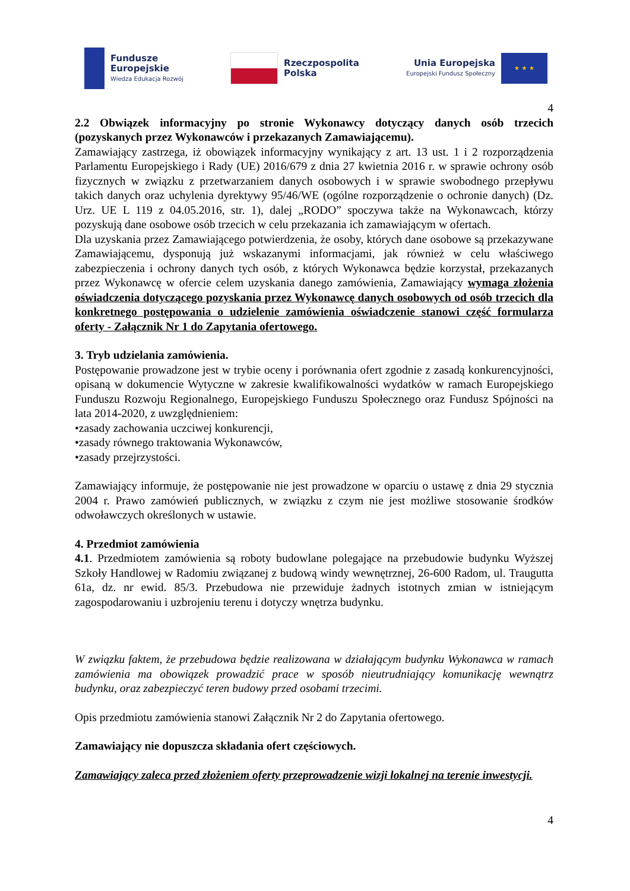Fundusze
Europejskie
Wiedza Edukacja Rozwój
Rzeczpospolita
Polska
Unia Europejska
Europejski Fundusz Społeczny
★ ★ ★
4
2.2 Obwiązek informacyjny po stronie Wykonawcy dotyczący danych osób trzecich (pozyskanych przez Wykonawców i przekazanych Zamawiającemu).
Zamawiający zastrzega, iż obowiązek informacyjny wynikający z art. 13 ust. 1 i 2 rozporządzenia Parlamentu Europejskiego i Rady (UE) 2016/679 z dnia 27 kwietnia 2016 r. w sprawie ochrony osób fizycznych w związku z przetwarzaniem danych osobowych i w sprawie swobodnego przepływu takich danych oraz uchylenia dyrektywy 95/46/WE (ogólne rozporządzenie o ochronie danych) (Dz. Urz. UE L 119 z 04.05.2016, str. 1), dalej „RODO” spoczywa także na Wykonawcach, którzy pozyskują dane osobowe osób trzecich w celu przekazania ich zamawiającym w ofertach.
Dla uzyskania przez Zamawiającego potwierdzenia, że osoby, których dane osobowe są przekazywane Zamawiającemu, dysponują już wskazanymi informacjami, jak również w celu właściwego zabezpieczenia i ochrony danych tych osób, z których Wykonawca będzie korzystał, przekazanych przez Wykonawcę w ofercie celem uzyskania danego zamówienia, Zamawiający wymaga złożenia oświadczenia dotyczącego pozyskania przez Wykonawcę danych osobowych od osób trzecich dla konkretnego postępowania o udzielenie zamówienia oświadczenie stanowi część formularza oferty - Załącznik Nr 1 do Zapytania ofertowego.
3. Tryb udzielania zamówienia.
Postępowanie prowadzone jest w trybie oceny i porównania ofert zgodnie z zasadą konkurencyjności, opisaną w dokumencie Wytyczne w zakresie kwalifikowalności wydatków w ramach Europejskiego Funduszu Rozwoju Regionalnego, Europejskiego Funduszu Społecznego oraz Fundusz Spójności na lata 2014-2020, z uwzględnieniem:
•zasady zachowania uczciwej konkurencji,
•zasady równego traktowania Wykonawców,
•zasady przejrzystości.
Zamawiający informuje, że postępowanie nie jest prowadzone w oparciu o ustawę z dnia 29 stycznia 2004 r. Prawo zamówień publicznych, w związku z czym nie jest możliwe stosowanie środków odwoławczych określonych w ustawie.
4. Przedmiot zamówienia
4.1. Przedmiotem zamówienia są roboty budowlane polegające na przebudowie budynku Wyższej Szkoły Handlowej w Radomiu związanej z budową windy wewnętrznej, 26-600 Radom, ul. Traugutta 61a, dz. nr ewid. 85/3. Przebudowa nie przewiduje żadnych istotnych zmian w istniejącym zagospodarowaniu i uzbrojeniu terenu i dotyczy wnętrza budynku.
W związku faktem, że przebudowa będzie realizowana w działającym budynku Wykonawca w ramach zamówienia ma obowiązek prowadzić prace w sposób nieutrudniający komunikację wewnątrz budynku, oraz zabezpieczyć teren budowy przed osobami trzecimi.
Opis przedmiotu zamówienia stanowi Załącznik Nr 2 do Zapytania ofertowego.
Zamawiający nie dopuszcza składania ofert częściowych.
Zamawiający zaleca przed złożeniem oferty przeprowadzenie wizji lokalnej na terenie inwestycji.
4